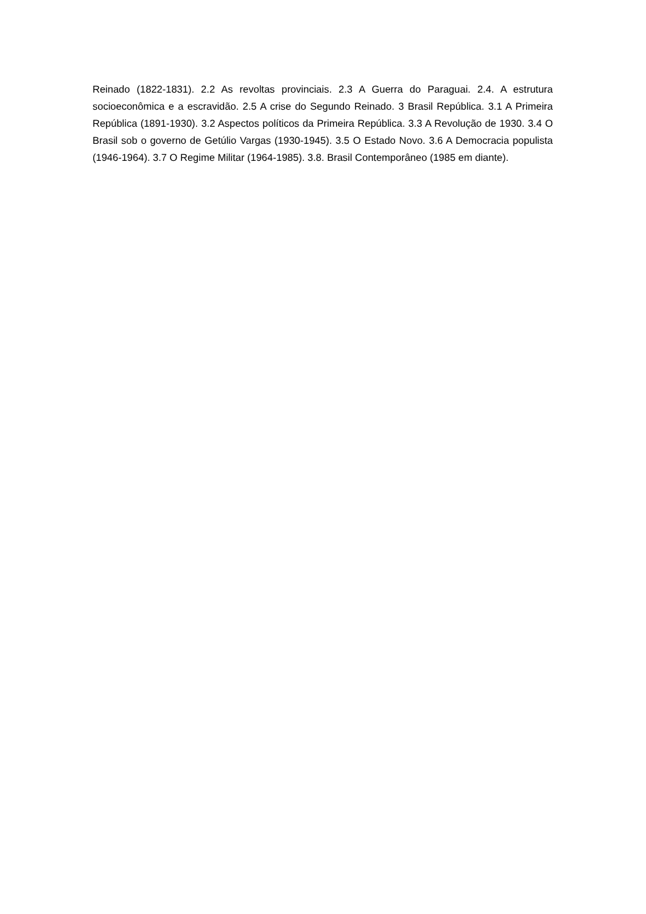Reinado (1822-1831). 2.2 As revoltas provinciais. 2.3 A Guerra do Paraguai. 2.4. A estrutura socioeconômica e a escravidão. 2.5 A crise do Segundo Reinado. 3 Brasil República. 3.1 A Primeira República (1891-1930). 3.2 Aspectos políticos da Primeira República. 3.3 A Revolução de 1930. 3.4 O Brasil sob o governo de Getúlio Vargas (1930-1945). 3.5 O Estado Novo. 3.6 A Democracia populista (1946-1964). 3.7 O Regime Militar (1964-1985). 3.8. Brasil Contemporâneo (1985 em diante).